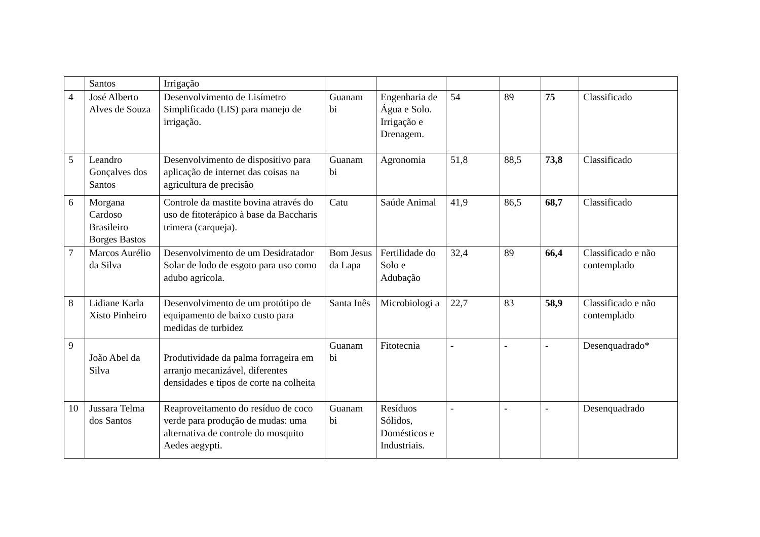| | Santos | Irrigação | | | | | | |
| 4 | José Alberto Alves de Souza | Desenvolvimento de Lisímetro Simplificado (LIS) para manejo de irrigação. | Guanam bi | Engenharia de Água e Solo. Irrigação e Drenagem. | 54 | 89 | 75 | Classificado |
| 5 | Leandro Gonçalves dos Santos | Desenvolvimento de dispositivo para aplicação de internet das coisas na agricultura de precisão | Guanam bi | Agronomia | 51,8 | 88,5 | 73,8 | Classificado |
| 6 | Morgana Cardoso Brasileiro Borges Bastos | Controle da mastite bovina através do uso de fitoterápico à base da Baccharis trimera (carqueja). | Catu | Saúde Animal | 41,9 | 86,5 | 68,7 | Classificado |
| 7 | Marcos Aurélio da Silva | Desenvolvimento de um Desidratador Solar de lodo de esgoto para uso como adubo agrícola. | Bom Jesus da Lapa | Fertilidade do Solo e Adubação | 32,4 | 89 | 66,4 | Classificado e não contemplado |
| 8 | Lidiane Karla Xisto Pinheiro | Desenvolvimento de um protótipo de equipamento de baixo custo para medidas de turbidez | Santa Inês | Microbiologi a | 22,7 | 83 | 58,9 | Classificado e não contemplado |
| 9 | João Abel da Silva | Produtividade da palma forrageira em arranjo mecanizável, diferentes densidades e tipos de corte na colheita | Guanam bi | Fitotecnia | - | - | - | Desenquadrado* |
| 10 | Jussara Telma dos Santos | Reaproveitamento do resíduo de coco verde para produção de mudas: uma alternativa de controle do mosquito Aedes aegypti. | Guanam bi | Resíduos Sólidos, Domésticos e Industriais. | - | - | - | Desenquadrado |